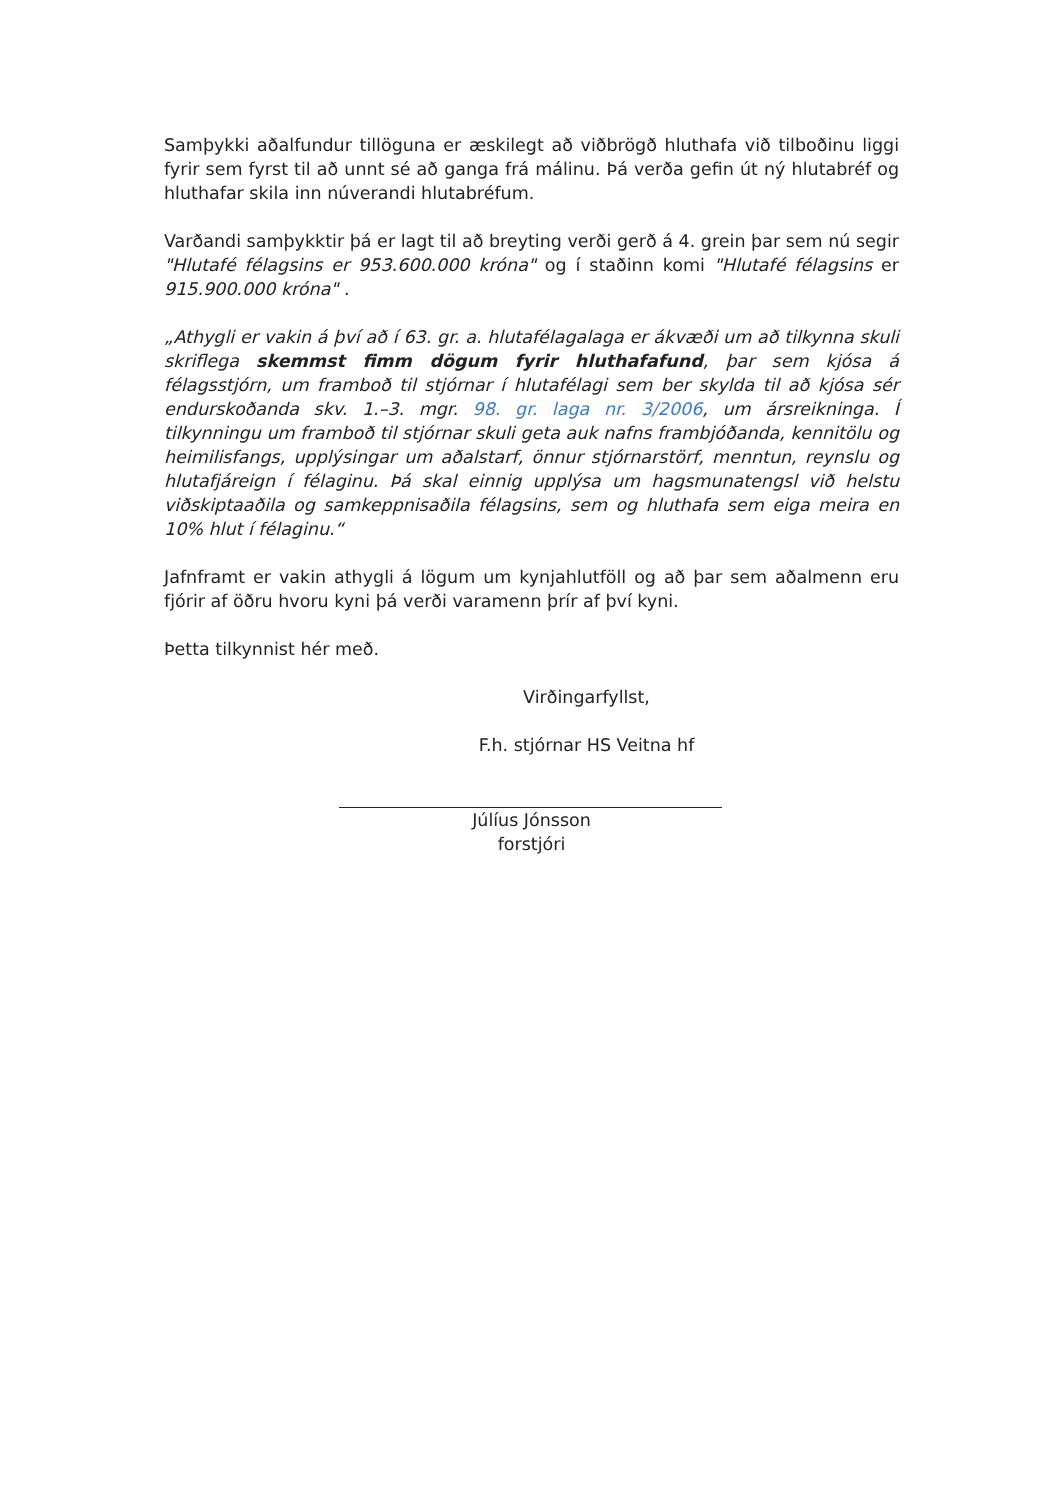Samþykki aðalfundur tillöguna er æskilegt að viðbrögð hluthafa við tilboðinu liggi fyrir sem fyrst til að unnt sé að ganga frá málinu. Þá verða gefin út ný hlutabréf og hluthafar skila inn núverandi hlutabréfum.
Varðandi samþykktir þá er lagt til að breyting verði gerð á 4. grein þar sem nú segir "Hlutafé félagsins er 953.600.000 króna" og í staðinn komi "Hlutafé félagsins er 915.900.000 króna" .
„Athygli er vakin á því að í 63. gr. a. hlutafélagalaga er ákvæði um að tilkynna skuli skriflega skemmst fimm dögum fyrir hluthafafund, þar sem kjósa á félagsstjórn, um framboð til stjórnar í hlutafélagi sem ber skylda til að kjósa sér endurskoðanda skv. 1.–3. mgr. 98. gr. laga nr. 3/2006, um ársreikninga. Í tilkynningu um framboð til stjórnar skuli geta auk nafns frambjóðanda, kennitölu og heimilisfangs, upplýsingar um aðalstarf, önnur stjórnarstörf, menntun, reynslu og hlutafjáreign í félaginu. Þá skal einnig upplýsa um hagsmunatengsl við helstu viðskiptaaðila og samkeppnisaðila félagsins, sem og hluthafa sem eiga meira en 10% hlut í félaginu.“
Jafnframt er vakin athygli á lögum um kynjahlutföll og að þar sem aðalmenn eru fjórir af öðru hvoru kyni þá verði varamenn þrír af því kyni.
Þetta tilkynnist hér með.
Virðingarfyllst,
F.h. stjórnar HS Veitna hf
Júlíus Jónsson
forstjóri